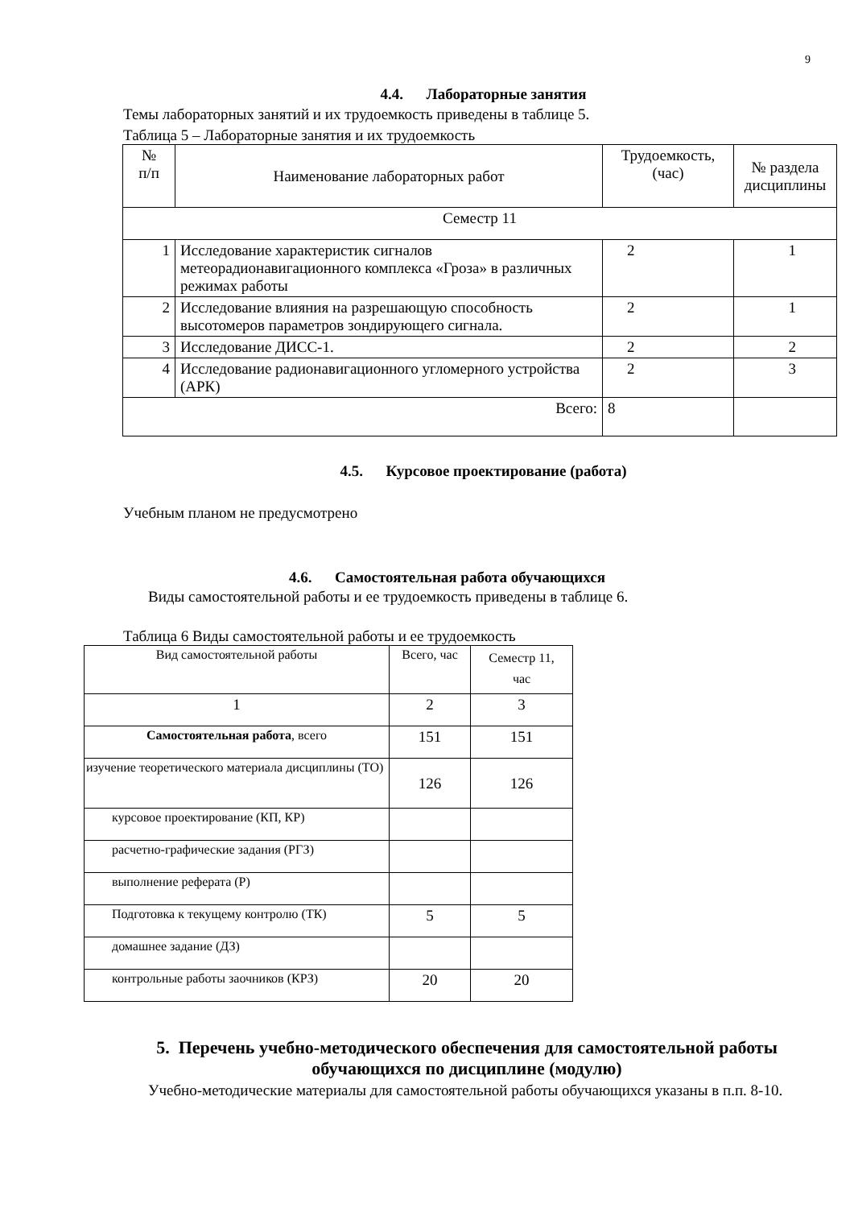9
4.4. Лабораторные занятия
Темы лабораторных занятий и их трудоемкость приведены в таблице 5.
Таблица 5 – Лабораторные занятия и их трудоемкость
| № п/п | Наименование лабораторных работ | Трудоемкость, (час) | № раздела дисциплины |
| Семестр 11 | | | |
| 1 | Исследование характеристик сигналов метеорадионавигационного комплекса «Гроза» в различных режимах работы | 2 | 1 |
| 2 | Исследование влияния на разрешающую способность высотомеров параметров зондирующего сигнала. | 2 | 1 |
| 3 | Исследование ДИСС-1. | 2 | 2 |
| 4 | Исследование радионавигационного угломерного устройства (АРК) | 2 | 3 |
| Всего: | | 8 | |
4.5. Курсовое проектирование (работа)
Учебным планом не предусмотрено
4.6. Самостоятельная работа обучающихся
Виды самостоятельной работы и ее трудоемкость приведены в таблице 6.
Таблица 6 Виды самостоятельной работы и ее трудоемкость
| Вид самостоятельной работы | Всего, час | Семестр 11, час |
| 1 | 2 | 3 |
| Самостоятельная работа , всего | 151 | 151 |
| изучение теоретического материала дисциплины (ТО) | 126 | 126 |
| курсовое проектирование (КП, КР) | | |
| расчетно-графические задания (РГЗ) | | |
| выполнение реферата (Р) | | |
| Подготовка к текущему контролю (ТК) | 5 | 5 |
| домашнее задание (ДЗ) | | |
| контрольные работы заочников (КРЗ) | 20 | 20 |
5. Перечень учебно-методического обеспечения для самостоятельной работы обучающихся по дисциплине (модулю)
Учебно-методические материалы для самостоятельной работы обучающихся указаны в п.п. 8-10.